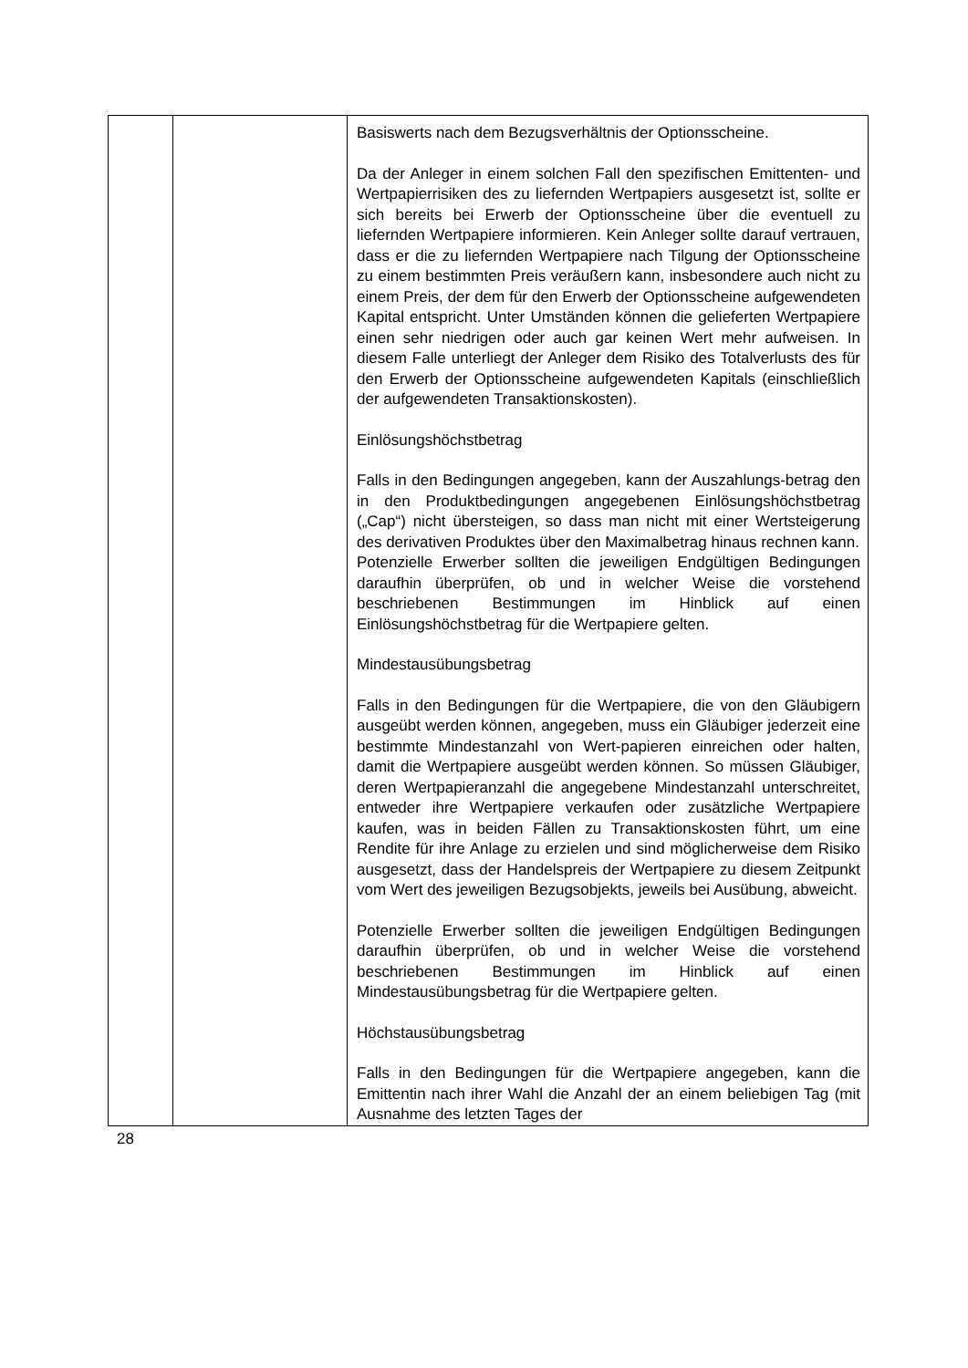| | | Basiswerts nach dem Bezugsverhältnis der Optionsscheine. Da der Anleger in einem solchen Fall den spezifischen Emittenten- und Wertpapierrisiken des zu liefernden Wertpapiers ausgesetzt ist, sollte er sich bereits bei Erwerb der Optionsscheine über die eventuell zu liefernden Wertpapiere informieren. Kein Anleger sollte darauf vertrauen, dass er die zu liefernden Wertpapiere nach Tilgung der Optionsscheine zu einem bestimmten Preis veräußern kann, insbesondere auch nicht zu einem Preis, der dem für den Erwerb der Optionsscheine aufgewendeten Kapital entspricht. Unter Umständen können die gelieferten Wertpapiere einen sehr niedrigen oder auch gar keinen Wert mehr aufweisen. In diesem Falle unterliegt der Anleger dem Risiko des Totalverlusts des für den Erwerb der Optionsscheine aufgewendeten Kapitals (einschließlich der aufgewendeten Transaktionskosten). Einlösungshöchstbetrag Falls in den Bedingungen angegeben, kann der Auszahlungs-betrag den in den Produktbedingungen angegebenen Einlösungshöchstbetrag („Cap“) nicht übersteigen, so dass man nicht mit einer Wertsteigerung des derivativen Produktes über den Maximalbetrag hinaus rechnen kann. Potenzielle Erwerber sollten die jeweiligen Endgültigen Bedingungen daraufhin überprüfen, ob und in welcher Weise die vorstehend beschriebenen Bestimmungen im Hinblick auf einen Einlösungshöchstbetrag für die Wertpapiere gelten. Mindestausübungsbetrag Falls in den Bedingungen für die Wertpapiere, die von den Gläubigern ausgeübt werden können, angegeben, muss ein Gläubiger jederzeit eine bestimmte Mindestanzahl von Wert-papieren einreichen oder halten, damit die Wertpapiere ausgeübt werden können. So müssen Gläubiger, deren Wertpapieranzahl die angegebene Mindestanzahl unterschreitet, entweder ihre Wertpapiere verkaufen oder zusätzliche Wertpapiere kaufen, was in beiden Fällen zu Transaktionskosten führt, um eine Rendite für ihre Anlage zu erzielen und sind möglicherweise dem Risiko ausgesetzt, dass der Handelspreis der Wertpapiere zu diesem Zeitpunkt vom Wert des jeweiligen Bezugsobjekts, jeweils bei Ausübung, abweicht. Potenzielle Erwerber sollten die jeweiligen Endgültigen Bedingungen daraufhin überprüfen, ob und in welcher Weise die vorstehend beschriebenen Bestimmungen im Hinblick auf einen Mindestausübungsbetrag für die Wertpapiere gelten. Höchstausübungsbetrag Falls in den Bedingungen für die Wertpapiere angegeben, kann die Emittentin nach ihrer Wahl die Anzahl der an einem beliebigen Tag (mit Ausnahme des letzten Tages der |
28